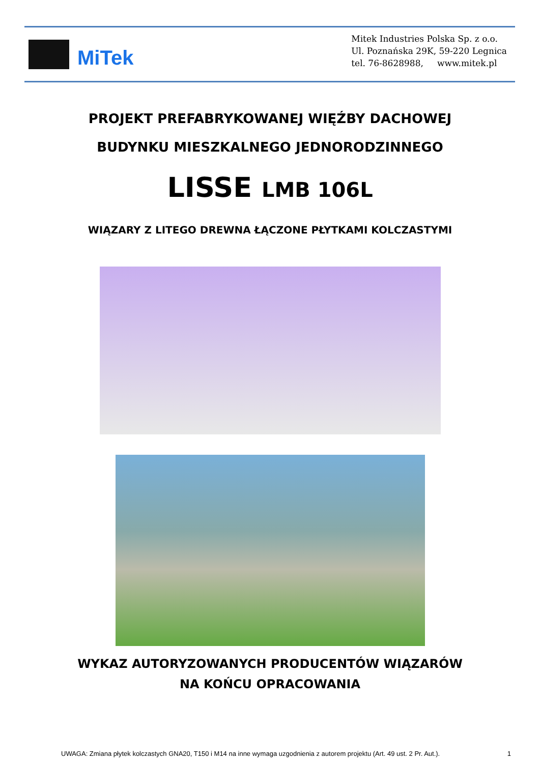MiTek
Mitek Industries Polska Sp. z o.o.
Ul. Poznańska 29K, 59-220 Legnica
tel. 76-8628988, www.mitek.pl
PROJEKT PREFABRYKOWANEJ WIĘŹBY DACHOWEJ
BUDYNKU MIESZKALNEGO JEDNORODZINNEGO
LISSE LMB 106L
WIĄZARY Z LITEGO DREWNA ŁĄCZONE PŁYTKAMI KOLCZASTYMI
WYKAZ AUTORYZOWANYCH PRODUCENTÓW WIĄZARÓW
NA KOŃCU OPRACOWANIA
UWAGA: Zmiana płytek kolczastych GNA20, T150 i M14 na inne wymaga uzgodnienia z autorem projektu (Art. 49 ust. 2 Pr. Aut.). 1